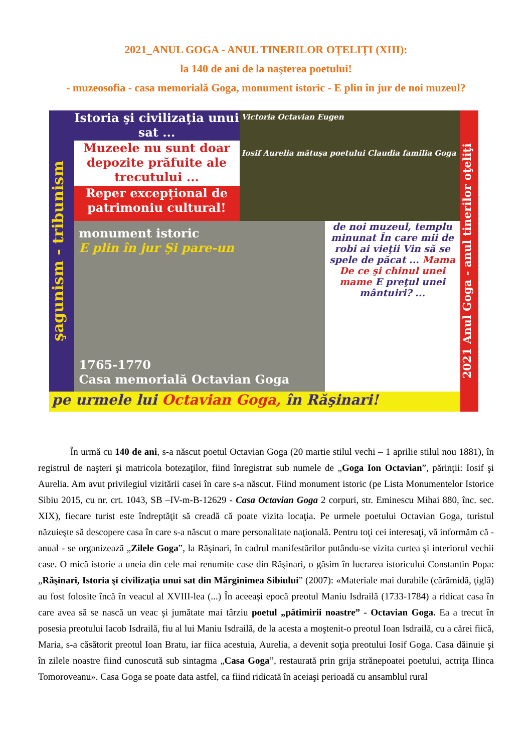2021_ANUL GOGA - ANUL TINERILOR OŢELIŢI (XIII):
la 140 de ani de la naşterea poetului!
- muzeosofia - casa memorială Goga, monument istoric - E plin în jur de noi muzeul?
şagunism - tribunism
Istoria şi civilizaţia unui sat ...
Victoria Octavian Eugen
Iosif Aurelia mătuşa poetului Claudia familia Goga
2021 Anul Goga - anul tinerilor oţeliţi
Muzeele nu sunt doar depozite prăfuite ale trecutului ...
Reper excepţional de patrimoniu cultural!
monument istoric
E plin în jur Şi pare-un
1765-1770
Casa memorială Octavian Goga
de noi muzeul, templu minunat În care mii de robi ai vieţii Vin să se spele de păcat ... Mama De ce şi chinul unei mame E preţul unei mântuiri? ...
pe urmele lui Octavian Goga, în Răşinari!
În urmă cu 140 de ani, s-a născut poetul Octavian Goga (20 martie stilul vechi – 1 aprilie stilul nou 1881), în registrul de naşteri şi matricola botezaţilor, fiind înregistrat sub numele de „Goga Ion Octavian”, părinţii: Iosif şi Aurelia. Am avut privilegiul vizitării casei în care s-a născut. Fiind monument istoric (pe Lista Monumentelor Istorice Sibiu 2015, cu nr. crt. 1043, SB –IV-m-B-12629 - Casa Octavian Goga 2 corpuri, str. Eminescu Mihai 880, înc. sec. XIX), fiecare turist este îndreptăţit să creadă că poate vizita locaţia. Pe urmele poetului Octavian Goga, turistul năzuieşte să descopere casa în care s-a născut o mare personalitate naţională. Pentru toţi cei interesaţi, vă informăm că - anual - se organizează „Zilele Goga”, la Răşinari, în cadrul manifestărilor putându-se vizita curtea şi interiorul vechii case. O mică istorie a uneia din cele mai renumite case din Răşinari, o găsim în lucrarea istoricului Constantin Popa: „Răşinari, Istoria şi civilizaţia unui sat din Mărginimea Sibiului” (2007): «Materiale mai durabile (cărămidă, ţiglă) au fost folosite încă în veacul al XVIII-lea (...) În aceeaşi epocă preotul Maniu Isdrailă (1733-1784) a ridicat casa în care avea să se nască un veac şi jumătate mai târziu poetul „pătimirii noastre” - Octavian Goga. Ea a trecut în posesia preotului Iacob Isdrailă, fiu al lui Maniu Isdrailă, de la acesta a moştenit-o preotul Ioan Isdrailă, cu a cărei fiică, Maria, s-a căsătorit preotul Ioan Bratu, iar fiica acestuia, Aurelia, a devenit soţia preotului Iosif Goga. Casa dăinuie şi în zilele noastre fiind cunoscută sub sintagma „Casa Goga”, restaurată prin grija strănepoatei poetului, actriţa Ilinca Tomoroveanu». Casa Goga se poate data astfel, ca fiind ridicată în aceiaşi perioadă cu ansamblul rural